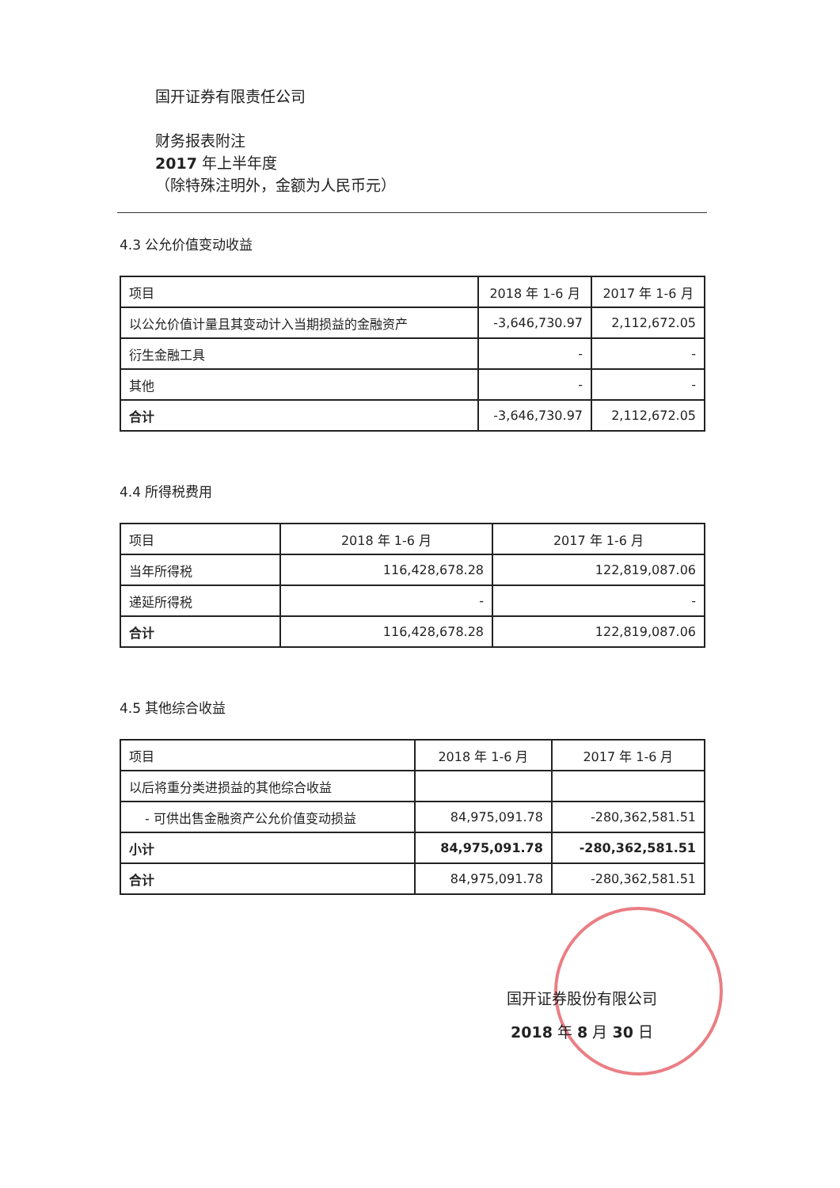国开证券有限责任公司
财务报表附注
2017 年上半年度
（除特殊注明外，金额为人民币元）
4.3 公允价值变动收益
| 项目 | 2018 年 1-6 月 | 2017 年 1-6 月 |
| --- | --- | --- |
| 以公允价值计量且其变动计入当期损益的金融资产 | -3,646,730.97 | 2,112,672.05 |
| 衍生金融工具 | - | - |
| 其他 | - | - |
| 合计 | -3,646,730.97 | 2,112,672.05 |
4.4 所得税费用
| 项目 | 2018 年 1-6 月 | 2017 年 1-6 月 |
| --- | --- | --- |
| 当年所得税 | 116,428,678.28 | 122,819,087.06 |
| 递延所得税 | - | - |
| 合计 | 116,428,678.28 | 122,819,087.06 |
4.5 其他综合收益
| 项目 | 2018 年 1-6 月 | 2017 年 1-6 月 |
| --- | --- | --- |
| 以后将重分类进损益的其他综合收益 | | |
| - 可供出售金融资产公允价值变动损益 | 84,975,091.78 | -280,362,581.51 |
| 小计 | 84,975,091.78 | -280,362,581.51 |
| 合计 | 84,975,091.78 | -280,362,581.51 |
国开证券股份有限公司
2018 年 8 月 30 日